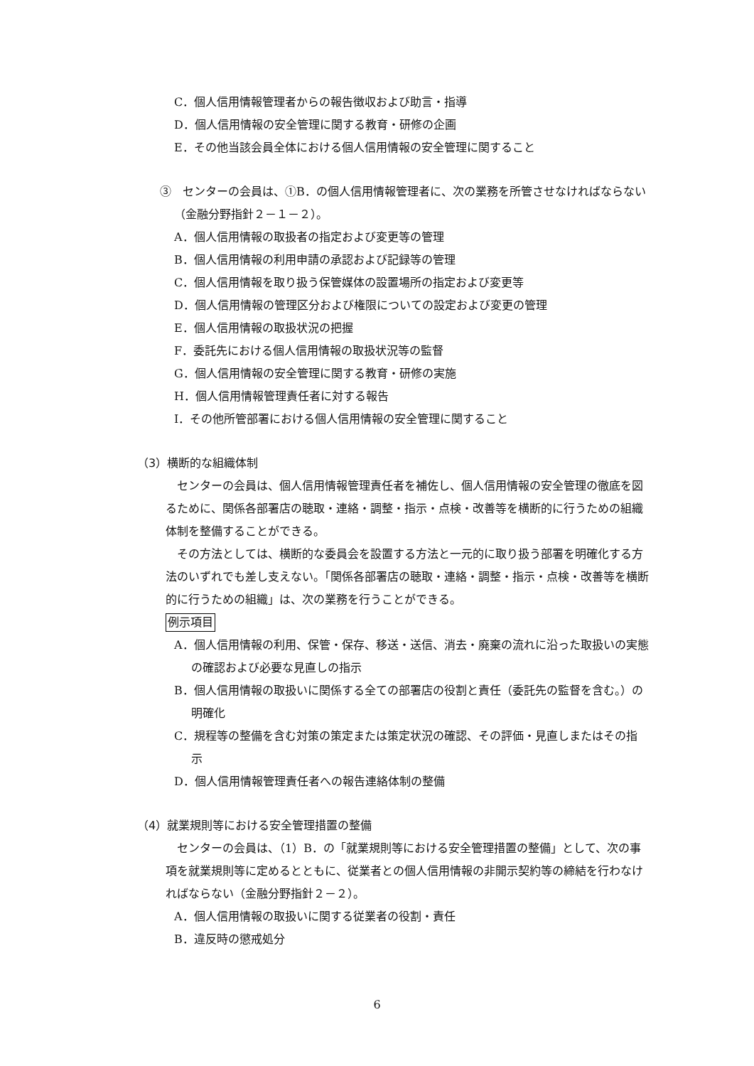C．個人信用情報管理者からの報告徴収および助言・指導
D．個人信用情報の安全管理に関する教育・研修の企画
E．その他当該会員全体における個人信用情報の安全管理に関すること
③　センターの会員は、①B．の個人信用情報管理者に、次の業務を所管させなければならない（金融分野指針２－１－２）。
A．個人信用情報の取扱者の指定および変更等の管理
B．個人信用情報の利用申請の承認および記録等の管理
C．個人信用情報を取り扱う保管媒体の設置場所の指定および変更等
D．個人信用情報の管理区分および権限についての設定および変更の管理
E．個人信用情報の取扱状況の把握
F．委託先における個人信用情報の取扱状況等の監督
G．個人信用情報の安全管理に関する教育・研修の実施
H．個人信用情報管理責任者に対する報告
I．その他所管部署における個人信用情報の安全管理に関すること
（3）横断的な組織体制
　センターの会員は、個人信用情報管理責任者を補佐し、個人信用情報の安全管理の徹底を図るために、関係各部署店の聴取・連絡・調整・指示・点検・改善等を横断的に行うための組織体制を整備することができる。
　その方法としては、横断的な委員会を設置する方法と一元的に取り扱う部署を明確化する方法のいずれでも差し支えない。「関係各部署店の聴取・連絡・調整・指示・点検・改善等を横断的に行うための組織」は、次の業務を行うことができる。
例示項目
A．個人信用情報の利用、保管・保存、移送・送信、消去・廃棄の流れに沿った取扱いの実態の確認および必要な見直しの指示
B．個人信用情報の取扱いに関係する全ての部署店の役割と責任（委託先の監督を含む。）の明確化
C．規程等の整備を含む対策の策定または策定状況の確認、その評価・見直しまたはその指示
D．個人信用情報管理責任者への報告連絡体制の整備
（4）就業規則等における安全管理措置の整備
　センターの会員は、（1）B．の「就業規則等における安全管理措置の整備」として、次の事項を就業規則等に定めるとともに、従業者との個人信用情報の非開示契約等の締結を行わなければならない（金融分野指針２－２）。
A．個人信用情報の取扱いに関する従業者の役割・責任
B．違反時の懲戒処分
6